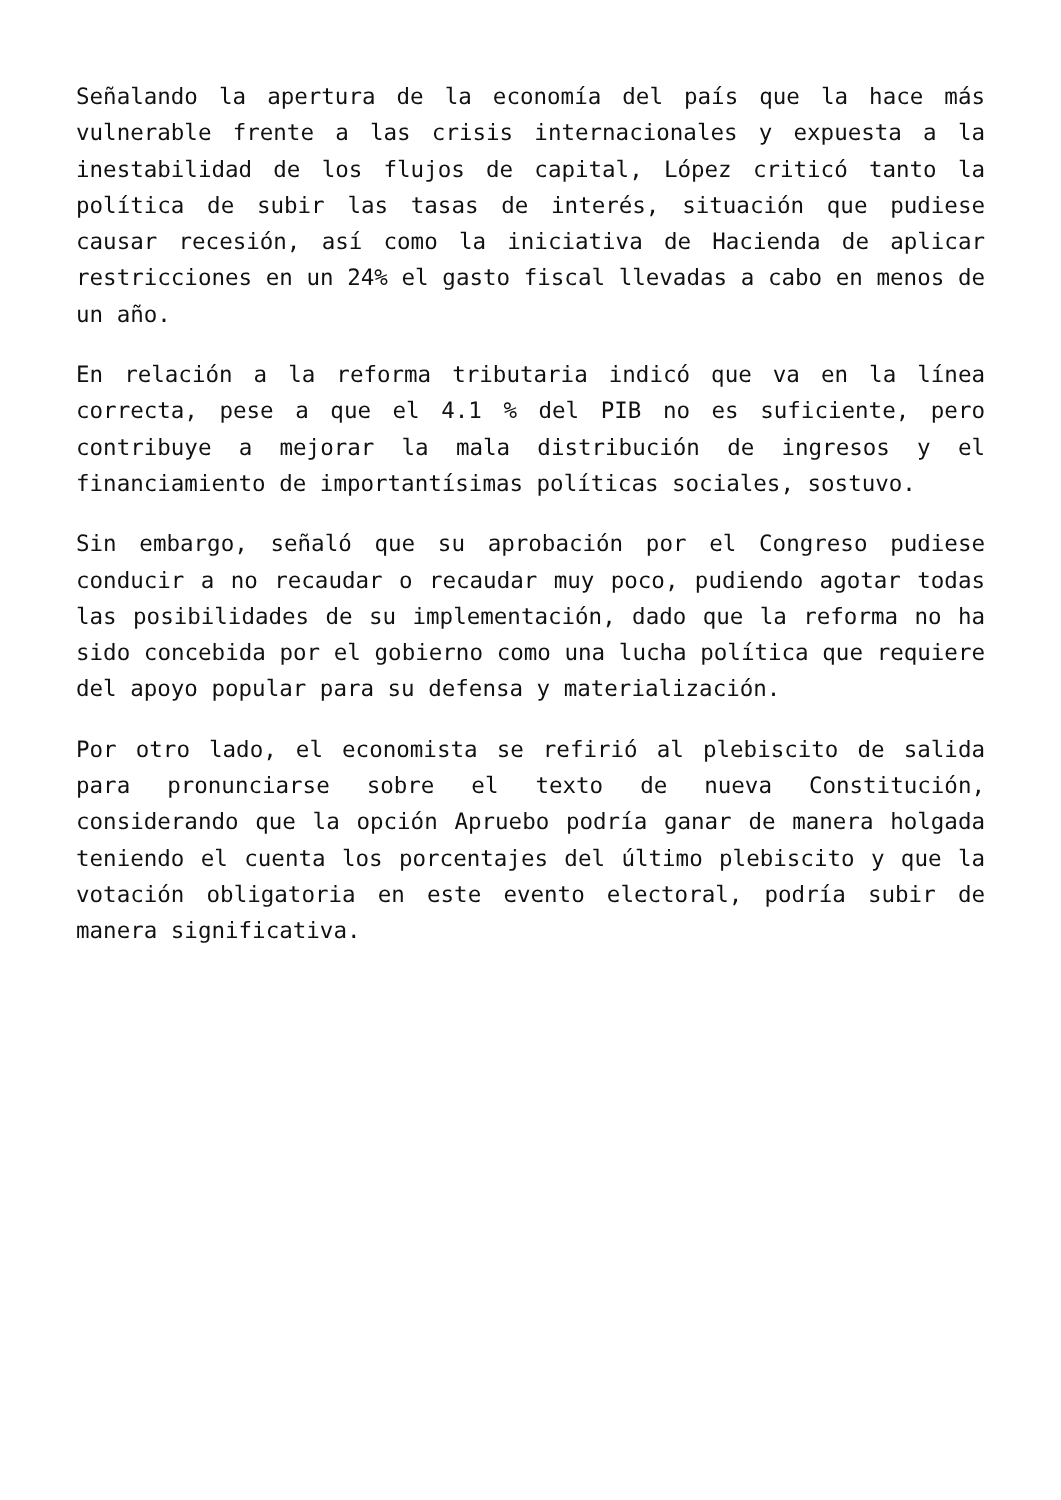Señalando la apertura de la economía del país que la hace más vulnerable frente a las crisis internacionales y expuesta a la inestabilidad de los flujos de capital, López criticó tanto la política de subir las tasas de interés, situación que pudiese causar recesión, así como la iniciativa de Hacienda de aplicar restricciones en un 24% el gasto fiscal llevadas a cabo en menos de un año.
En relación a la reforma tributaria indicó que va en la línea correcta, pese a que el 4.1 % del PIB no es suficiente, pero contribuye a mejorar la mala distribución de ingresos y el financiamiento de importantísimas políticas sociales, sostuvo.
Sin embargo, señaló que su aprobación por el Congreso pudiese conducir a no recaudar o recaudar muy poco, pudiendo agotar todas las posibilidades de su implementación, dado que la reforma no ha sido concebida por el gobierno como una lucha política que requiere del apoyo popular para su defensa y materialización.
Por otro lado, el economista se refirió al plebiscito de salida para pronunciarse sobre el texto de nueva Constitución, considerando que la opción Apruebo podría ganar de manera holgada teniendo el cuenta los porcentajes del último plebiscito y que la votación obligatoria en este evento electoral, podría subir de manera significativa.